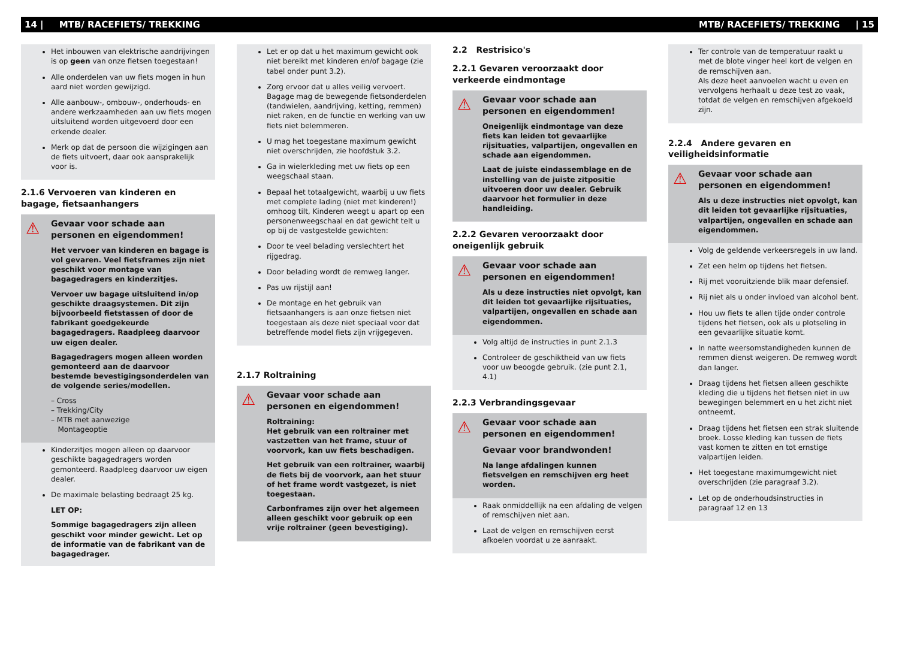14 | MTB/ RACEFIETS/ TREKKING MTB/ RACEFIETS/ TREKKING | 15
Het inbouwen van elektrische aandrijvingen is op geen van onze fietsen toegestaan!
Alle onderdelen van uw fiets mogen in hun aard niet worden gewijzigd.
Alle aanbouw-, ombouw-, onderhouds- en andere werkzaamheden aan uw fiets mogen uitsluitend worden uitgevoerd door een erkende dealer.
Merk op dat de persoon die wijzigingen aan de fiets uitvoert, daar ook aansprakelijk voor is.
2.1.6 Vervoeren van kinderen en bagage, fietsaanhangers
⚠
Gevaar voor schade aan personen en eigendommen!
Het vervoer van kinderen en bagage is vol gevaren. Veel fietsframes zijn niet geschikt voor montage van bagagedragers en kinderzitjes.
Vervoer uw bagage uitsluitend in/op geschikte draagsystemen. Dit zijn bijvoorbeeld fietstassen of door de fabrikant goedgekeurde bagagedragers. Raadpleeg daarvoor uw eigen dealer.
Bagagedragers mogen alleen worden gemonteerd aan de daarvoor bestemde bevestigingsonderdelen van de volgende series/modellen.
– Cross
– Trekking/City
– MTB met aanwezige
Montageoptie
Kinderzitjes mogen alleen op daarvoor geschikte bagagedragers worden gemonteerd. Raadpleeg daarvoor uw eigen dealer.
De maximale belasting bedraagt 25 kg.
LET OP:
Sommige bagagedragers zijn alleen geschikt voor minder gewicht. Let op de informatie van de fabrikant van de bagagedrager.
Let er op dat u het maximum gewicht ook niet bereikt met kinderen en/of bagage (zie tabel onder punt 3.2).
Zorg ervoor dat u alles veilig vervoert. Bagage mag de bewegende fietsonderdelen (tandwielen, aandrijving, ketting, remmen) niet raken, en de functie en werking van uw fiets niet belemmeren.
U mag het toegestane maximum gewicht niet overschrijden, zie hoofdstuk 3.2.
Ga in wielerkleding met uw fiets op een weegschaal staan.
Bepaal het totaalgewicht, waarbij u uw fiets met complete lading (niet met kinderen!) omhoog tilt, Kinderen weegt u apart op een personenweegschaal en dat gewicht telt u op bij de vastgestelde gewichten:
Door te veel belading verslechtert het rijgedrag.
Door belading wordt de remweg langer.
Pas uw rijstijl aan!
De montage en het gebruik van fietsaanhangers is aan onze fietsen niet toegestaan als deze niet speciaal voor dat betreffende model fiets zijn vrijgegeven.
2.1.7 Roltraining
⚠
Gevaar voor schade aan personen en eigendommen!
Roltraining:
Het gebruik van een roltrainer met vastzetten van het frame, stuur of voorvork, kan uw fiets beschadigen.
Het gebruik van een roltrainer, waarbij de fiets bij de voorvork, aan het stuur of het frame wordt vastgezet, is niet toegestaan.
Carbonframes zijn over het algemeen alleen geschikt voor gebruik op een vrije roltrainer (geen bevestiging).
2.2 Restrisico's
2.2.1 Gevaren veroorzaakt door verkeerde eindmontage
⚠
Gevaar voor schade aan personen en eigendommen!
Oneigenlijk eindmontage van deze fiets kan leiden tot gevaarlijke rijsituaties, valpartijen, ongevallen en schade aan eigendommen.
Laat de juiste eindassemblage en de instelling van de juiste zitpositie uitvoeren door uw dealer. Gebruik daarvoor het formulier in deze handleiding.
2.2.2 Gevaren veroorzaakt door oneigenlijk gebruik
⚠
Gevaar voor schade aan personen en eigendommen!
Als u deze instructies niet opvolgt, kan dit leiden tot gevaarlijke rijsituaties, valpartijen, ongevallen en schade aan eigendommen.
Volg altijd de instructies in punt 2.1.3
Controleer de geschiktheid van uw fiets voor uw beoogde gebruik. (zie punt 2.1, 4.1)
2.2.3 Verbrandingsgevaar
⚠
Gevaar voor schade aan personen en eigendommen!
Gevaar voor brandwonden!
Na lange afdalingen kunnen fietsvelgen en remschijven erg heet worden.
Raak onmiddellijk na een afdaling de velgen of remschijven niet aan.
Laat de velgen en remschijven eerst afkoelen voordat u ze aanraakt.
Ter controle van de temperatuur raakt u met de blote vinger heel kort de velgen en de remschijven aan.
Als deze heet aanvoelen wacht u even en vervolgens herhaalt u deze test zo vaak, totdat de velgen en remschijven afgekoeld zijn.
2.2.4 Andere gevaren en veiligheidsinformatie
⚠
Gevaar voor schade aan personen en eigendommen!
Als u deze instructies niet opvolgt, kan dit leiden tot gevaarlijke rijsituaties, valpartijen, ongevallen en schade aan eigendommen.
Volg de geldende verkeersregels in uw land.
Zet een helm op tijdens het fietsen.
Rij met vooruitziende blik maar defensief.
Rij niet als u onder invloed van alcohol bent.
Hou uw fiets te allen tijde onder controle tijdens het fietsen, ook als u plotseling in een gevaarlijke situatie komt.
In natte weersomstandigheden kunnen de remmen dienst weigeren. De remweg wordt dan langer.
Draag tijdens het fietsen alleen geschikte kleding die u tijdens het fietsen niet in uw bewegingen belemmert en u het zicht niet ontneemt.
Draag tijdens het fietsen een strak sluitende broek. Losse kleding kan tussen de fiets vast komen te zitten en tot ernstige valpartijen leiden.
Het toegestane maximumgewicht niet overschrijden (zie paragraaf 3.2).
Let op de onderhoudsinstructies in paragraaf 12 en 13